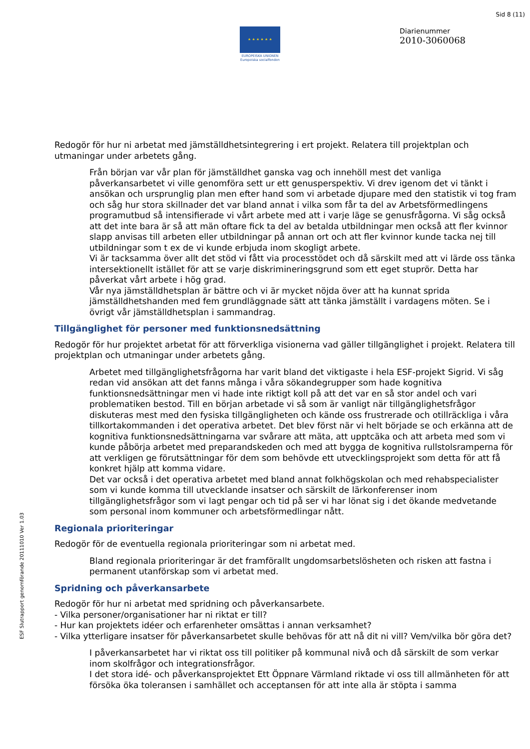Sid 8 (11)
★ ★ ★ ★ ★ ★
EUROPEISKA UNIONEN
Europeiska socialfonden
Diarienummer
2010-3060068
Redogör för hur ni arbetat med jämställdhetsintegrering i ert projekt. Relatera till projektplan och utmaningar under arbetets gång.
Från början var vår plan för jämställdhet ganska vag och innehöll mest det vanliga påverkansarbetet vi ville genomföra sett ur ett genusperspektiv. Vi drev igenom det vi tänkt i ansökan och ursprunglig plan men efter hand som vi arbetade djupare med den statistik vi tog fram och såg hur stora skillnader det var bland annat i vilka som får ta del av Arbetsförmedlingens programutbud så intensifierade vi vårt arbete med att i varje läge se genusfrågorna. Vi såg också att det inte bara är så att män oftare fick ta del av betalda utbildningar men också att fler kvinnor slapp anvisas till arbeten eller utbildningar på annan ort och att fler kvinnor kunde tacka nej till utbildningar som t ex de vi kunde erbjuda inom skogligt arbete.
Vi är tacksamma över allt det stöd vi fått via processtödet och då särskilt med att vi lärde oss tänka intersektionellt istället för att se varje diskrimineringsgrund som ett eget stuprör. Detta har påverkat vårt arbete i hög grad.
Vår nya jämställdhetsplan är bättre och vi är mycket nöjda över att ha kunnat sprida jämställdhetshanden med fem grundläggnade sätt att tänka jämställt i vardagens möten. Se i övrigt vår jämställdhetsplan i sammandrag.
Tillgänglighet för personer med funktionsnedsättning
Redogör för hur projektet arbetat för att förverkliga visionerna vad gäller tillgänglighet i projekt. Relatera till projektplan och utmaningar under arbetets gång.
Arbetet med tillgänglighetsfrågorna har varit bland det viktigaste i hela ESF-projekt Sigrid. Vi såg redan vid ansökan att det fanns många i våra sökandegrupper som hade kognitiva funktionsnedsättningar men vi hade inte riktigt koll på att det var en så stor andel och vari problematiken bestod. Till en början arbetade vi så som är vanligt när tillgänglighetsfrågor diskuteras mest med den fysiska tillgängligheten och kände oss frustrerade och otillräckliga i våra tillkortakommanden i det operativa arbetet. Det blev först när vi helt började se och erkänna att de kognitiva funktionsnedsättningarna var svårare att mäta, att upptcäka och att arbeta med som vi kunde påbörja arbetet med preparandskeden och med att bygga de kognitiva rullstolsramperna för att verkligen ge förutsättningar för dem som behövde ett utvecklingsprojekt som detta för att få konkret hjälp att komma vidare.
Det var också i det operativa arbetet med bland annat folkhögskolan och med rehabspecialister som vi kunde komma till utvecklande insatser och särskilt de lärkonferenser inom tillgänglighetsfrågor som vi lagt pengar och tid på ser vi har lönat sig i det ökande medvetande som personal inom kommuner och arbetsförmedlingar nått.
Regionala prioriteringar
Redogör för de eventuella regionala prioriteringar som ni arbetat med.
Bland regionala prioriteringar är det framförallt ungdomsarbetslösheten och risken att fastna i permanent utanförskap som vi arbetat med.
Spridning och påverkansarbete
Redogör för hur ni arbetat med spridning och påverkansarbete.
- Vilka personer/organisationer har ni riktat er till?
- Hur kan projektets idéer och erfarenheter omsättas i annan verksamhet?
- Vilka ytterligare insatser för påverkansarbetet skulle behövas för att nå dit ni vill? Vem/vilka bör göra det?
I påverkansarbetet har vi riktat oss till politiker på kommunal nivå och då särskilt de som verkar inom skolfrågor och integrationsfrågor.
I det stora idé- och påverkansprojektet Ett Öppnare Värmland riktade vi oss till allmänheten för att försöka öka toleransen i samhället och acceptansen för att inte alla är stöpta i samma
ESF Slutrapport genomförande 20111010 Ver 1.03